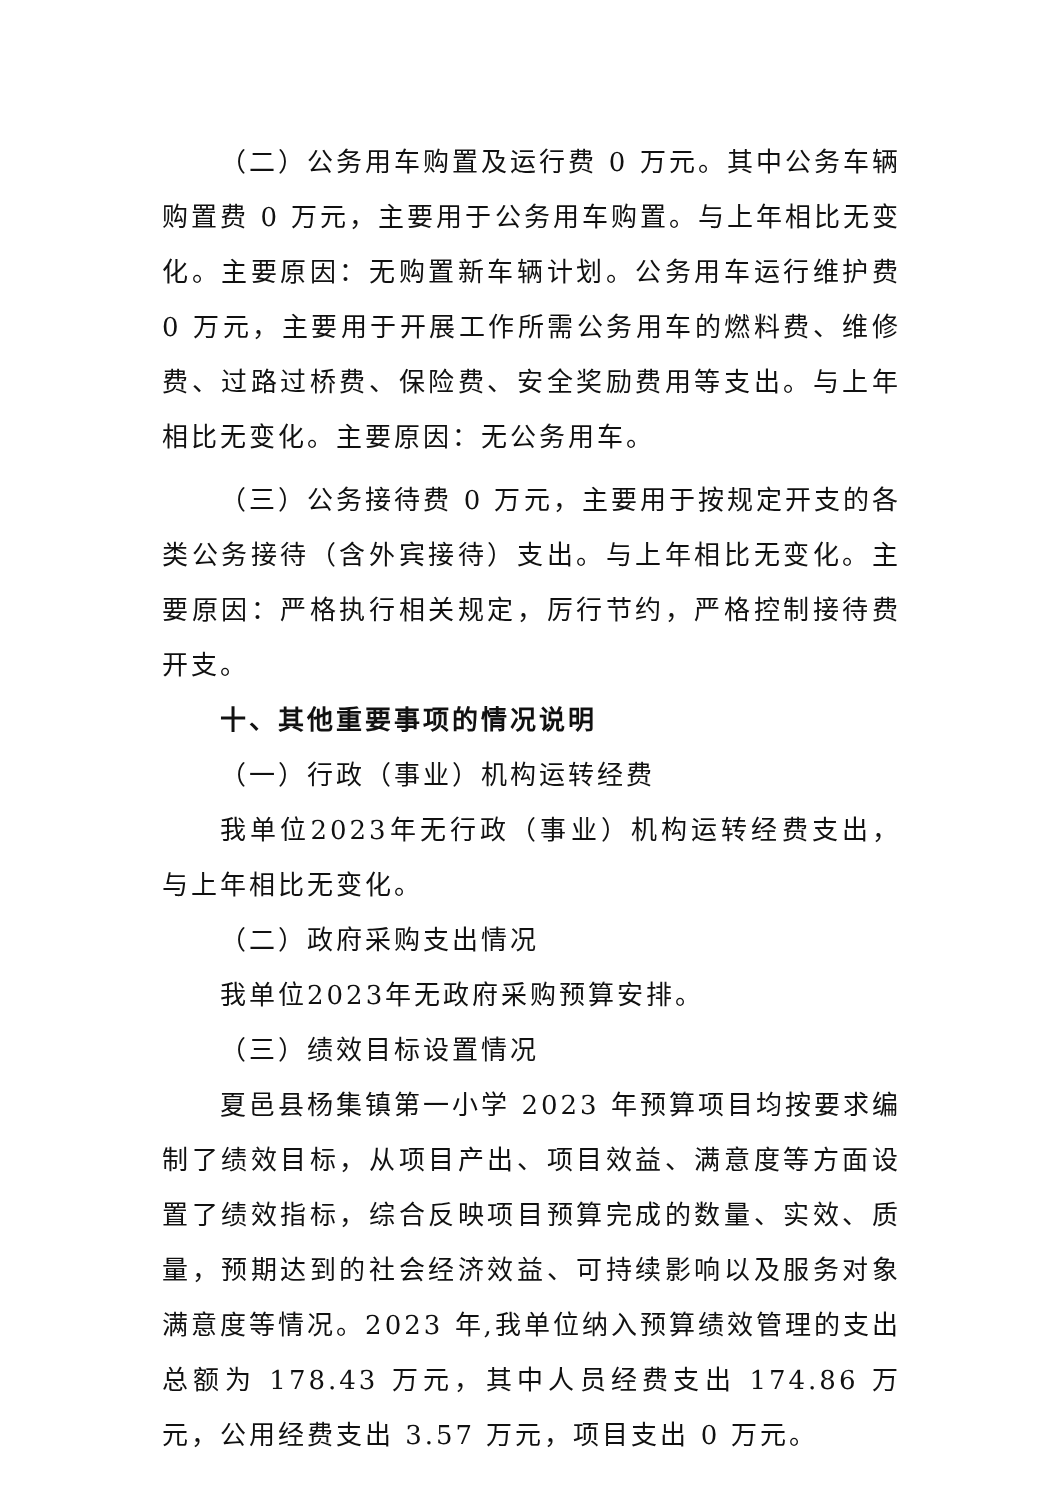（二）公务用车购置及运行费 0 万元。其中公务车辆购置费 0 万元，主要用于公务用车购置。与上年相比无变化。主要原因：无购置新车辆计划。公务用车运行维护费 0 万元，主要用于开展工作所需公务用车的燃料费、维修费、过路过桥费、保险费、安全奖励费用等支出。与上年相比无变化。主要原因：无公务用车。
（三）公务接待费 0 万元，主要用于按规定开支的各类公务接待（含外宾接待）支出。与上年相比无变化。主要原因：严格执行相关规定，厉行节约，严格控制接待费开支。
十、其他重要事项的情况说明
（一）行政（事业）机构运转经费
我单位2023年无行政（事业）机构运转经费支出，与上年相比无变化。
（二）政府采购支出情况
我单位2023年无政府采购预算安排。
（三）绩效目标设置情况
夏邑县杨集镇第一小学 2023 年预算项目均按要求编制了绩效目标，从项目产出、项目效益、满意度等方面设置了绩效指标，综合反映项目预算完成的数量、实效、质量，预期达到的社会经济效益、可持续影响以及服务对象满意度等情况。2023 年,我单位纳入预算绩效管理的支出总额为 178.43 万元，其中人员经费支出 174.86 万元，公用经费支出 3.57 万元，项目支出 0 万元。